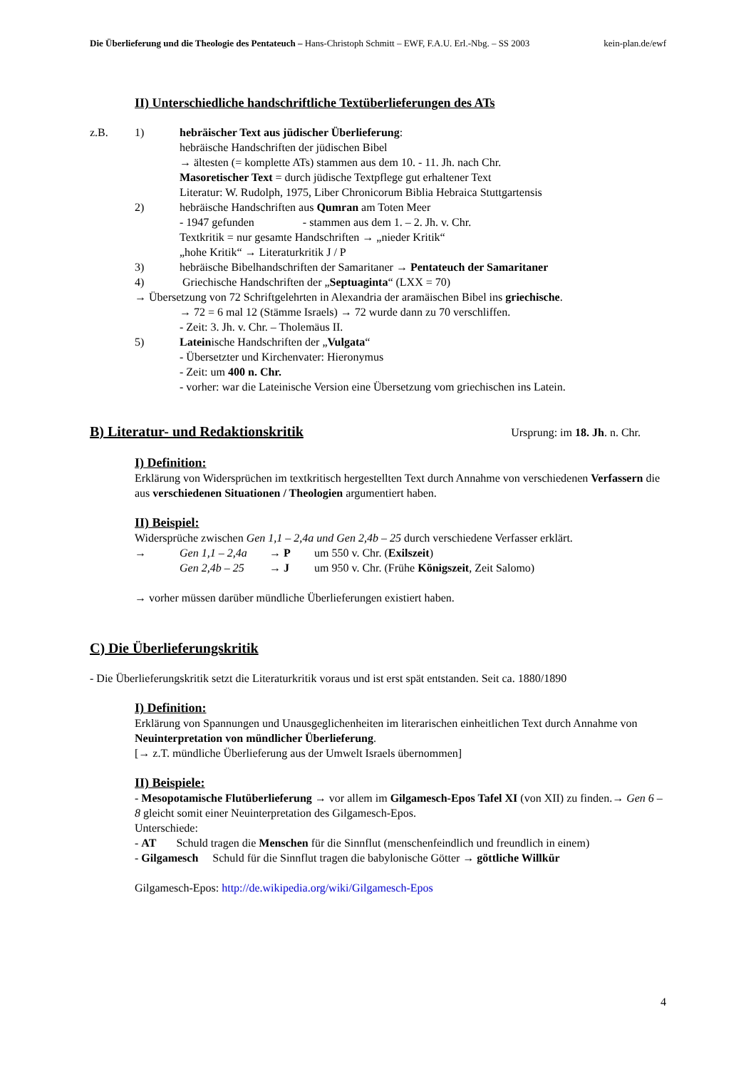Die Überlieferung und die Theologie des Pentateuch – Hans-Christoph Schmitt – EWF, F.A.U. Erl.-Nbg. – SS 2003 kein-plan.de/ewf
II) Unterschiedliche handschriftliche Textüberlieferungen des ATs
z.B. 1) hebräischer Text aus jüdischer Überlieferung:
hebräische Handschriften der jüdischen Bibel
→ ältesten (= komplette ATs) stammen aus dem 10. - 11. Jh. nach Chr.
Masoretischer Text = durch jüdische Textpflege gut erhaltener Text
Literatur: W. Rudolph, 1975, Liber Chronicorum Biblia Hebraica Stuttgartensis
2) hebräische Handschriften aus Qumran am Toten Meer
- 1947 gefunden - stammen aus dem 1. – 2. Jh. v. Chr.
Textkritik = nur gesamte Handschriften → „nieder Kritik“
„hohe Kritik“ → Literaturkritik J / P
3) hebräische Bibelhandschriften der Samaritaner → Pentateuch der Samaritaner
4) Griechische Handschriften der „Septuaginta“ (LXX = 70)
→ Übersetzung von 72 Schriftgelehrten in Alexandria der aramäischen Bibel ins griechische.
→ 72 = 6 mal 12 (Stämme Israels) → 72 wurde dann zu 70 verschliffen.
- Zeit: 3. Jh. v. Chr. – Tholemäus II.
5) Lateinische Handschriften der „Vulgata“
- Übersetzter und Kirchenvater: Hieronymus
- Zeit: um 400 n. Chr.
- vorher: war die Lateinische Version eine Übersetzung vom griechischen ins Latein.
B) Literatur- und Redaktionskritik
Ursprung: im 18. Jh. n. Chr.
I) Definition:
Erklärung von Widersprüchen im textkritisch hergestellten Text durch Annahme von verschiedenen Verfassern die aus verschiedenen Situationen / Theologien argumentiert haben.
II) Beispiel:
Widersprüche zwischen Gen 1,1 – 2,4a und Gen 2,4b – 25 durch verschiedene Verfasser erklärt.
→ Gen 1,1 – 2,4a → P um 550 v. Chr. (Exilszeit)
Gen 2,4b – 25 → J um 950 v. Chr. (Frühe Königszeit, Zeit Salomo)
→ vorher müssen darüber mündliche Überlieferungen existiert haben.
C) Die Überlieferungskritik
- Die Überlieferungskritik setzt die Literaturkritik voraus und ist erst spät entstanden. Seit ca. 1880/1890
I) Definition:
Erklärung von Spannungen und Unausgeglichenheiten im literarischen einheitlichen Text durch Annahme von Neuinterpretation von mündlicher Überlieferung.
[→ z.T. mündliche Überlieferung aus der Umwelt Israels übernommen]
II) Beispiele:
- Mesopotamische Flutüberlieferung → vor allem im Gilgamesch-Epos Tafel XI (von XII) zu finden.→ Gen 6 – 8 gleicht somit einer Neuinterpretation des Gilgamesch-Epos.
Unterschiede:
- AT Schuld tragen die Menschen für die Sinnflut (menschenfeindlich und freundlich in einem)
- Gilgamesch Schuld für die Sinnflut tragen die babylonische Götter → göttliche Willkür
Gilgamesch-Epos: http://de.wikipedia.org/wiki/Gilgamesch-Epos
4